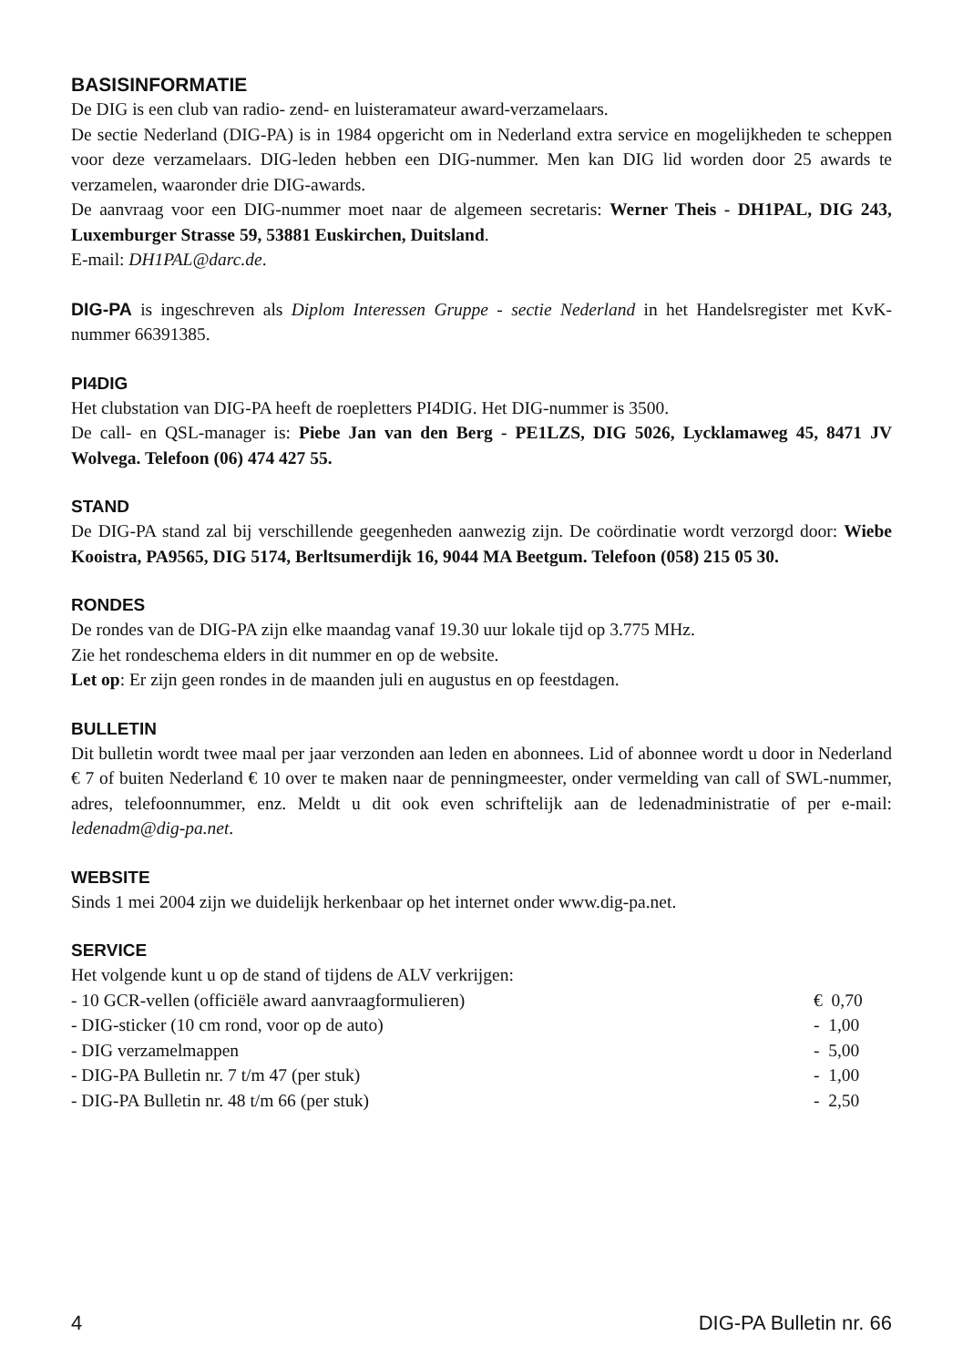BASISINFORMATIE
De DIG is een club van radio- zend- en luisteramateur award-verzamelaars.
De sectie Nederland (DIG-PA) is in 1984 opgericht om in Nederland extra service en mogelijkheden te scheppen voor deze verzamelaars. DIG-leden hebben een DIG-nummer. Men kan DIG lid worden door 25 awards te verzamelen, waaronder drie DIG-awards.
De aanvraag voor een DIG-nummer moet naar de algemeen secretaris: Werner Theis - DH1PAL, DIG 243, Luxemburger Strasse 59, 53881 Euskirchen, Duitsland.
E-mail: DH1PAL@darc.de.
DIG-PA is ingeschreven als Diplom Interessen Gruppe - sectie Nederland in het Handelsregister met KvK-nummer 66391385.
PI4DIG
Het clubstation van DIG-PA heeft de roepletters PI4DIG. Het DIG-nummer is 3500.
De call- en QSL-manager is: Piebe Jan van den Berg - PE1LZS, DIG 5026, Lycklamaweg 45, 8471 JV Wolvega. Telefoon (06) 474 427 55.
STAND
De DIG-PA stand zal bij verschillende geegenheden aanwezig zijn. De coördinatie wordt verzorgd door: Wiebe Kooistra, PA9565, DIG 5174, Berltsumerdijk 16, 9044 MA Beetgum. Telefoon (058) 215 05 30.
RONDES
De rondes van de DIG-PA zijn elke maandag vanaf 19.30 uur lokale tijd op 3.775 MHz.
Zie het rondeschema elders in dit nummer en op de website.
Let op: Er zijn geen rondes in de maanden juli en augustus en op feestdagen.
BULLETIN
Dit bulletin wordt twee maal per jaar verzonden aan leden en abonnees. Lid of abonnee wordt u door in Nederland € 7 of buiten Nederland € 10 over te maken naar de penningmeester, onder vermelding van call of SWL-nummer, adres, telefoonnummer, enz. Meldt u dit ook even schriftelijk aan de ledenadministratie of per e-mail: ledenadm@dig-pa.net.
WEBSITE
Sinds 1 mei 2004 zijn we duidelijk herkenbaar op het internet onder www.dig-pa.net.
SERVICE
Het volgende kunt u op de stand of tijdens de ALV verkrijgen:
| - 10 GCR-vellen (officiële award aanvraagformulieren) | € 0,70 |
| - DIG-sticker (10 cm rond, voor op de auto) | - 1,00 |
| - DIG verzamelmappen | - 5,00 |
| - DIG-PA Bulletin nr. 7 t/m 47 (per stuk) | - 1,00 |
| - DIG-PA Bulletin nr. 48 t/m 66 (per stuk) | - 2,50 |
4 DIG-PA Bulletin nr. 66